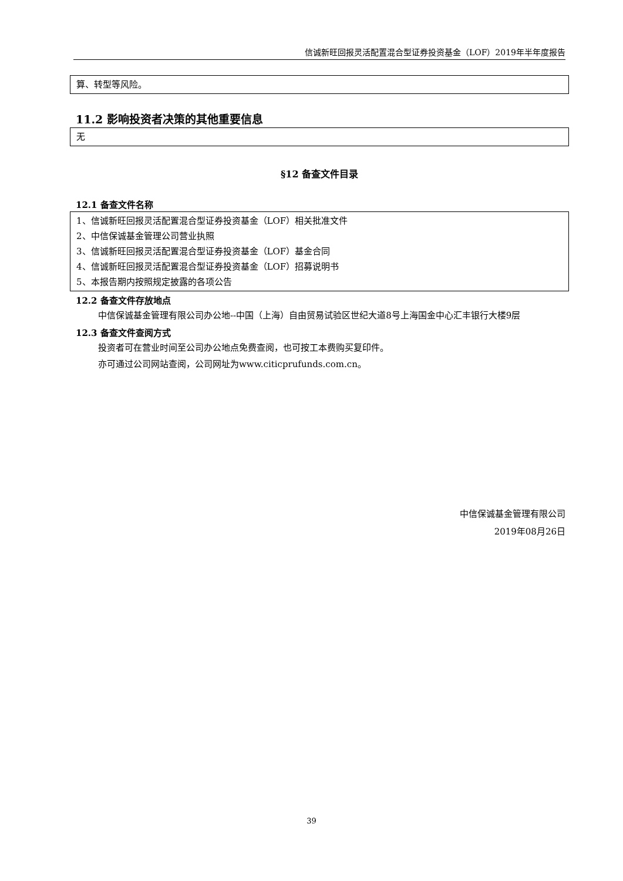信诚新旺回报灵活配置混合型证券投资基金（LOF）2019年半年度报告
算、转型等风险。
11.2 影响投资者决策的其他重要信息
无
§12 备查文件目录
12.1 备查文件名称
1、信诚新旺回报灵活配置混合型证券投资基金（LOF）相关批准文件
2、中信保诚基金管理公司营业执照
3、信诚新旺回报灵活配置混合型证券投资基金（LOF）基金合同
4、信诚新旺回报灵活配置混合型证券投资基金（LOF）招募说明书
5、本报告期内按照规定披露的各项公告
12.2 备查文件存放地点
中信保诚基金管理有限公司办公地--中国（上海）自由贸易试验区世纪大道8号上海国金中心汇丰银行大楼9层
12.3 备查文件查阅方式
投资者可在营业时间至公司办公地点免费查阅，也可按工本费购买复印件。
亦可通过公司网站查阅，公司网址为www.citicprufunds.com.cn。
中信保诚基金管理有限公司
2019年08月26日
39